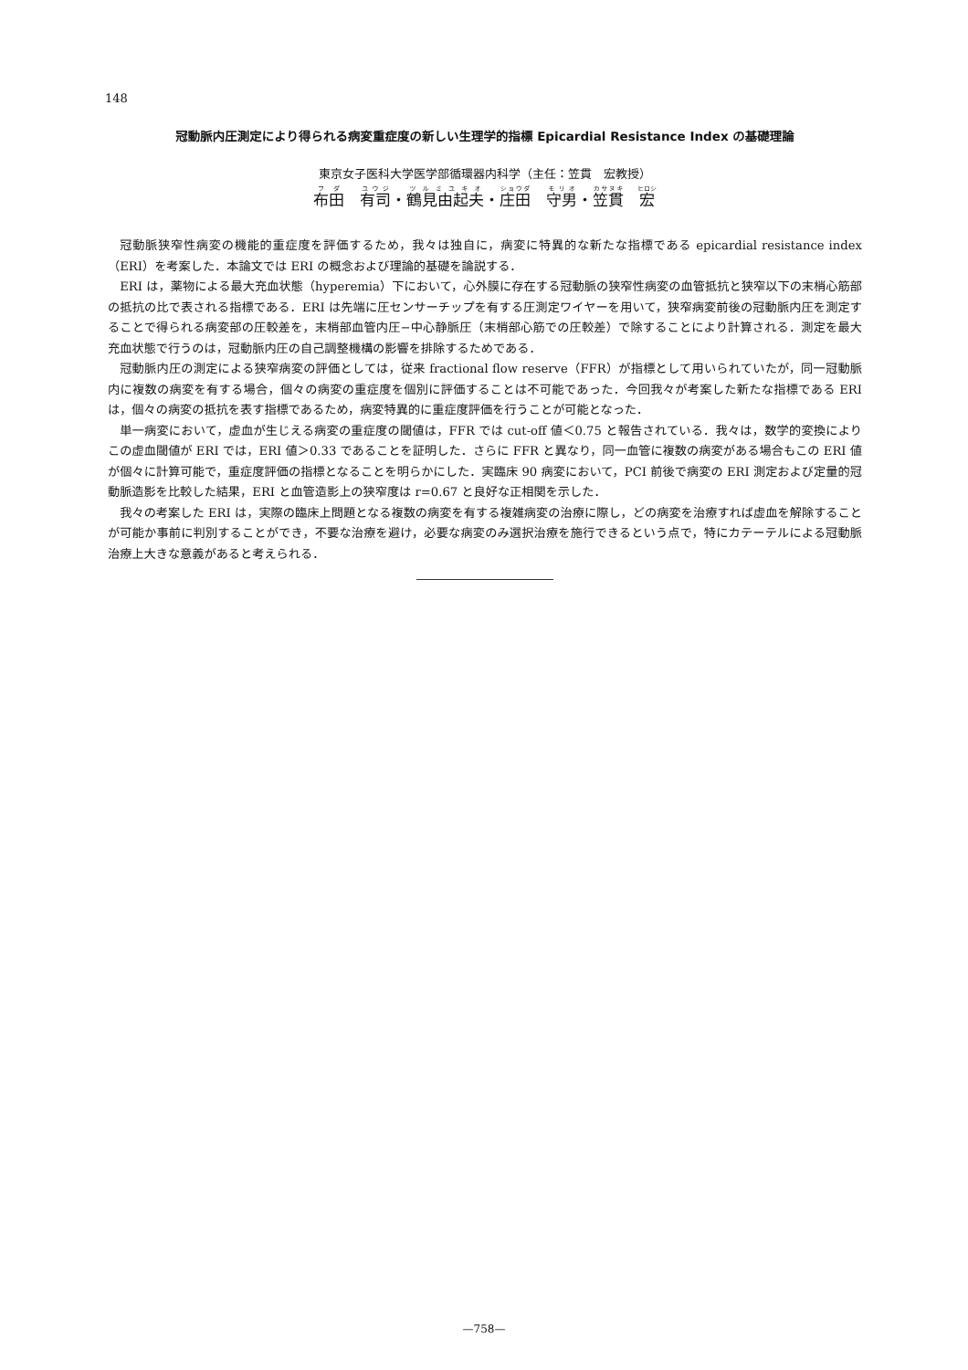148
冠動脈内圧測定により得られる病変重症度の新しい生理学的指標 Epicardial Resistance Index の基礎理論
東京女子医科大学医学部循環器内科学（主任：笠貫　宏教授）
布田　有司・鶴見由起夫・庄田　守男・笠貫　宏
冠動脈狭窄性病変の機能的重症度を評価するため，我々は独自に，病変に特異的な新たな指標である epicardial resistance index（ERI）を考案した．本論文では ERI の概念および理論的基礎を論説する．
ERI は，薬物による最大充血状態（hyperemia）下において，心外膜に存在する冠動脈の狭窄性病変の血管抵抗と狭窄以下の末梢心筋部の抵抗の比で表される指標である．ERI は先端に圧センサーチップを有する圧測定ワイヤーを用いて，狭窄病変前後の冠動脈内圧を測定することで得られる病変部の圧較差を，末梢部血管内圧−中心静脈圧（末梢部心筋での圧較差）で除することにより計算される．測定を最大充血状態で行うのは，冠動脈内圧の自己調整機構の影響を排除するためである．
冠動脈内圧の測定による狭窄病変の評価としては，従来 fractional flow reserve（FFR）が指標として用いられていたが，同一冠動脈内に複数の病変を有する場合，個々の病変の重症度を個別に評価することは不可能であった．今回我々が考案した新たな指標である ERI は，個々の病変の抵抗を表す指標であるため，病変特異的に重症度評価を行うことが可能となった．
単一病変において，虚血が生じえる病変の重症度の閾値は，FFR では cut-off 値＜0.75 と報告されている．我々は，数学的変換によりこの虚血閾値が ERI では，ERI 値＞0.33 であることを証明した．さらに FFR と異なり，同一血管に複数の病変がある場合もこの ERI 値が個々に計算可能で，重症度評価の指標となることを明らかにした．実臨床 90 病変において，PCI 前後で病変の ERI 測定および定量的冠動脈造影を比較した結果，ERI と血管造影上の狭窄度は r=0.67 と良好な正相関を示した．
我々の考案した ERI は，実際の臨床上問題となる複数の病変を有する複雑病変の治療に際し，どの病変を治療すれば虚血を解除することが可能か事前に判別することができ，不要な治療を避け，必要な病変のみ選択治療を施行できるという点で，特にカテーテルによる冠動脈治療上大きな意義があると考えられる．
—758—